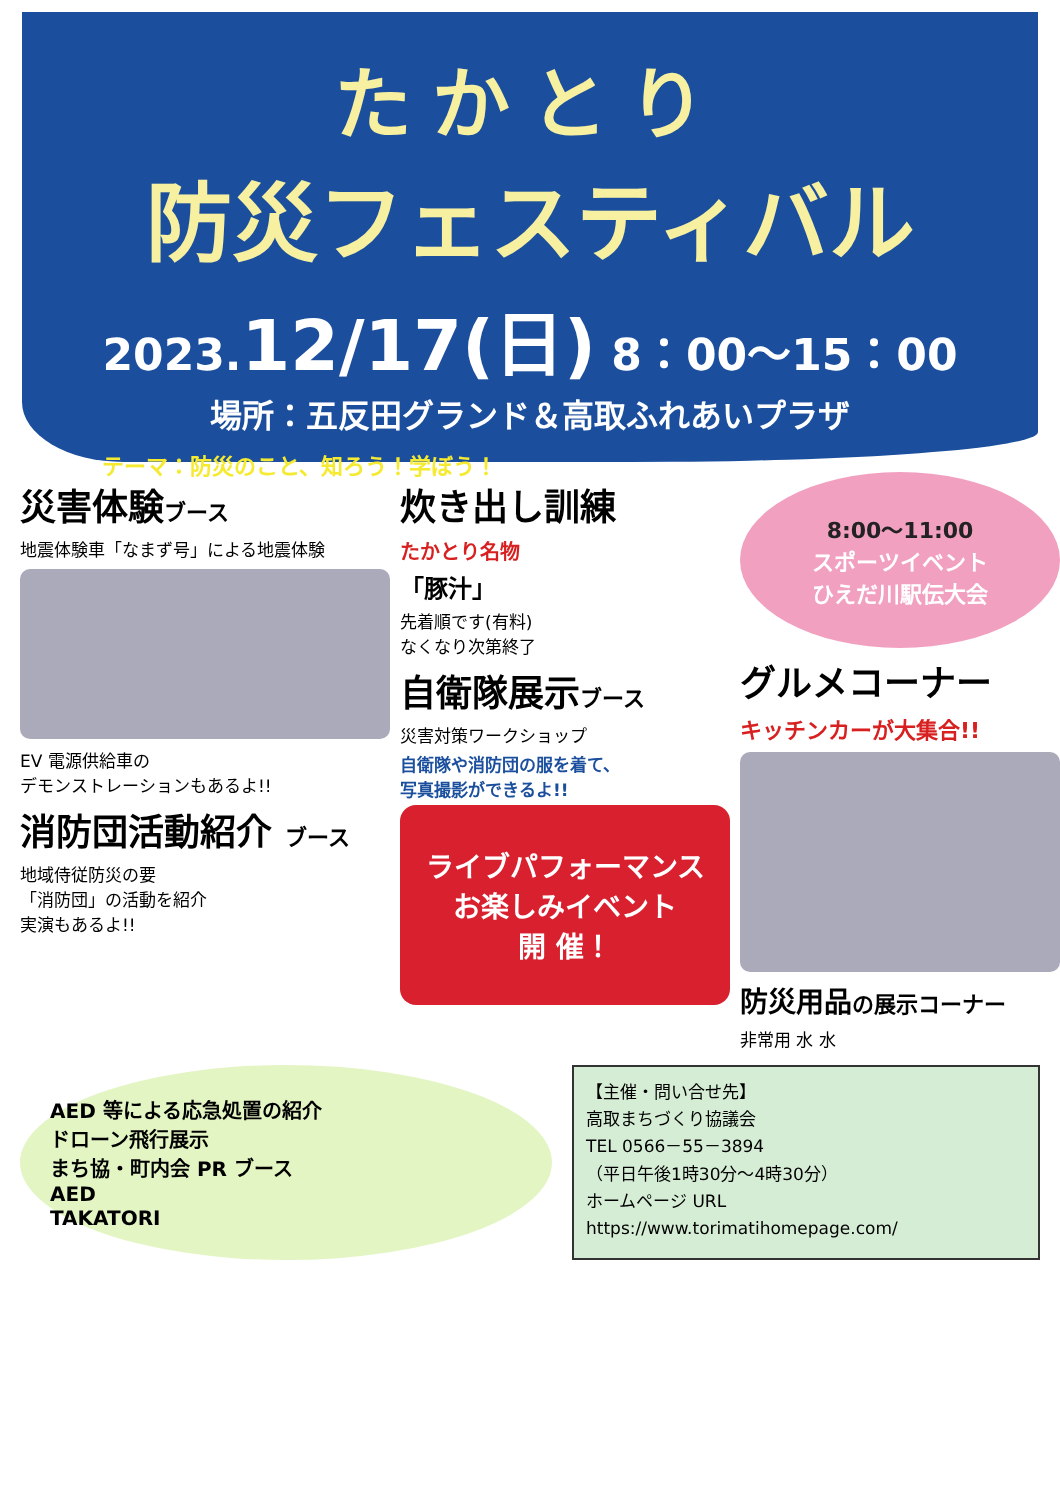たかとり
防災フェスティバル
2023.12/17(日) 8：00～15：00
場所：五反田グランド＆高取ふれあいプラザ
テーマ：防災のこと、知ろう！学ぼう！
災害体験ブース
地震体験車「なまず号」による地震体験
EV 電源供給車の
デモンストレーションもあるよ!!
消防団活動紹介 ブース
地域侍従防災の要
「消防団」の活動を紹介
実演もあるよ!!
炊き出し訓練
たかとり名物
「豚汁」
先着順です(有料)
なくなり次第終了
自衛隊展示ブース
災害対策ワークショップ
自衛隊や消防団の服を着て、
写真撮影ができるよ!!
ライブパフォーマンス
お楽しみイベント
開 催！
8:00～11:00
スポーツイベント
ひえだ川駅伝大会
グルメコーナー
キッチンカーが大集合!!
防災用品の展示コーナー
非常用 水 水
AED 等による応急処置の紹介
ドローン飛行展示
まち協・町内会 PR ブース
AED
TAKATORI
【主催・問い合せ先】
高取まちづくり協議会
TEL 0566－55－3894
（平日午後1時30分～4時30分）
ホームページ URL
https://www.torimatihomepage.com/